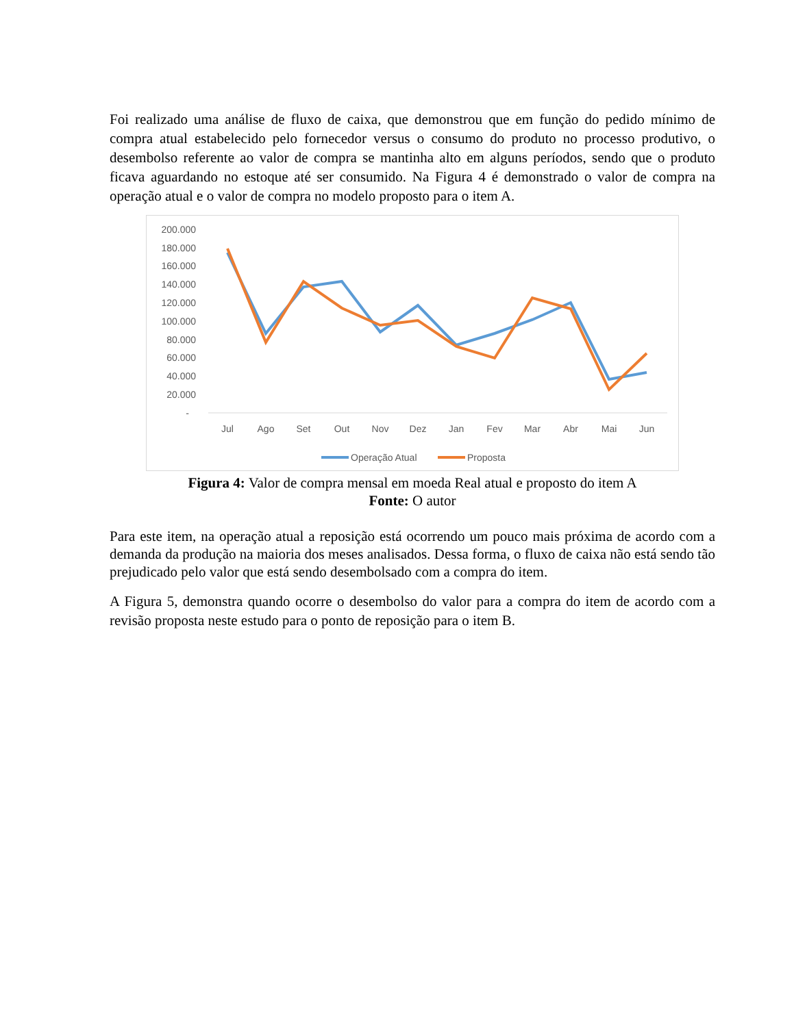Foi realizado uma análise de fluxo de caixa, que demonstrou que em função do pedido mínimo de compra atual estabelecido pelo fornecedor versus o consumo do produto no processo produtivo, o desembolso referente ao valor de compra se mantinha alto em alguns períodos, sendo que o produto ficava aguardando no estoque até ser consumido. Na Figura 4 é demonstrado o valor de compra na operação atual e o valor de compra no modelo proposto para o item A.
200.000
180.000
160.000
140.000
120.000
100.000
80.000
60.000
40.000
20.000
-
Jul
Ago
Set
Out
Nov
Dez
Jan
Fev
Mar
Abr
Mai
Jun
Operação Atual
Proposta
Figura 4: Valor de compra mensal em moeda Real atual e proposto do item A
Fonte: O autor
Para este item, na operação atual a reposição está ocorrendo um pouco mais próxima de acordo com a demanda da produção na maioria dos meses analisados. Dessa forma, o fluxo de caixa não está sendo tão prejudicado pelo valor que está sendo desembolsado com a compra do item.
A Figura 5, demonstra quando ocorre o desembolso do valor para a compra do item de acordo com a revisão proposta neste estudo para o ponto de reposição para o item B.